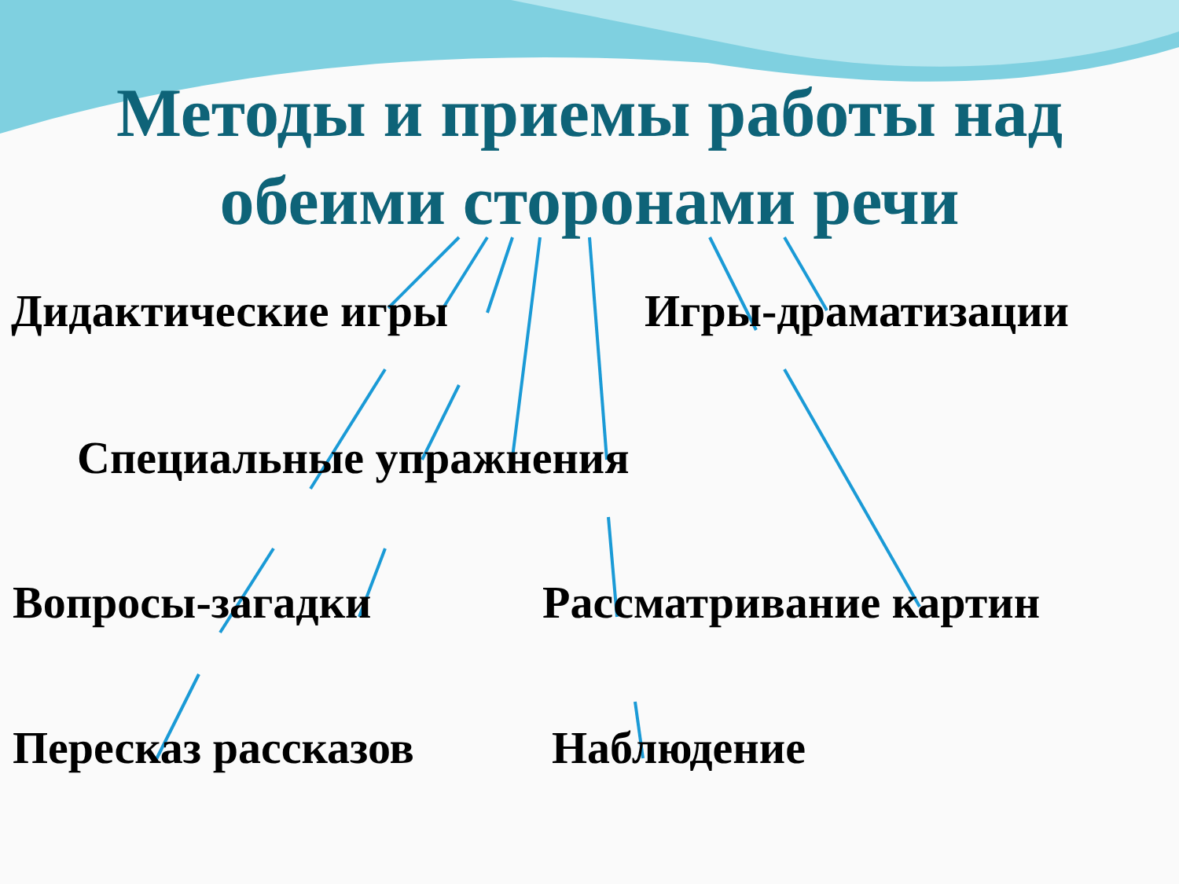Методы и приемы работы над обеими сторонами речи
Дидактические игры Игры-драматизации
Специальные упражнения
Вопросы-загадки Рассматривание картин
Пересказ рассказов Наблюдение